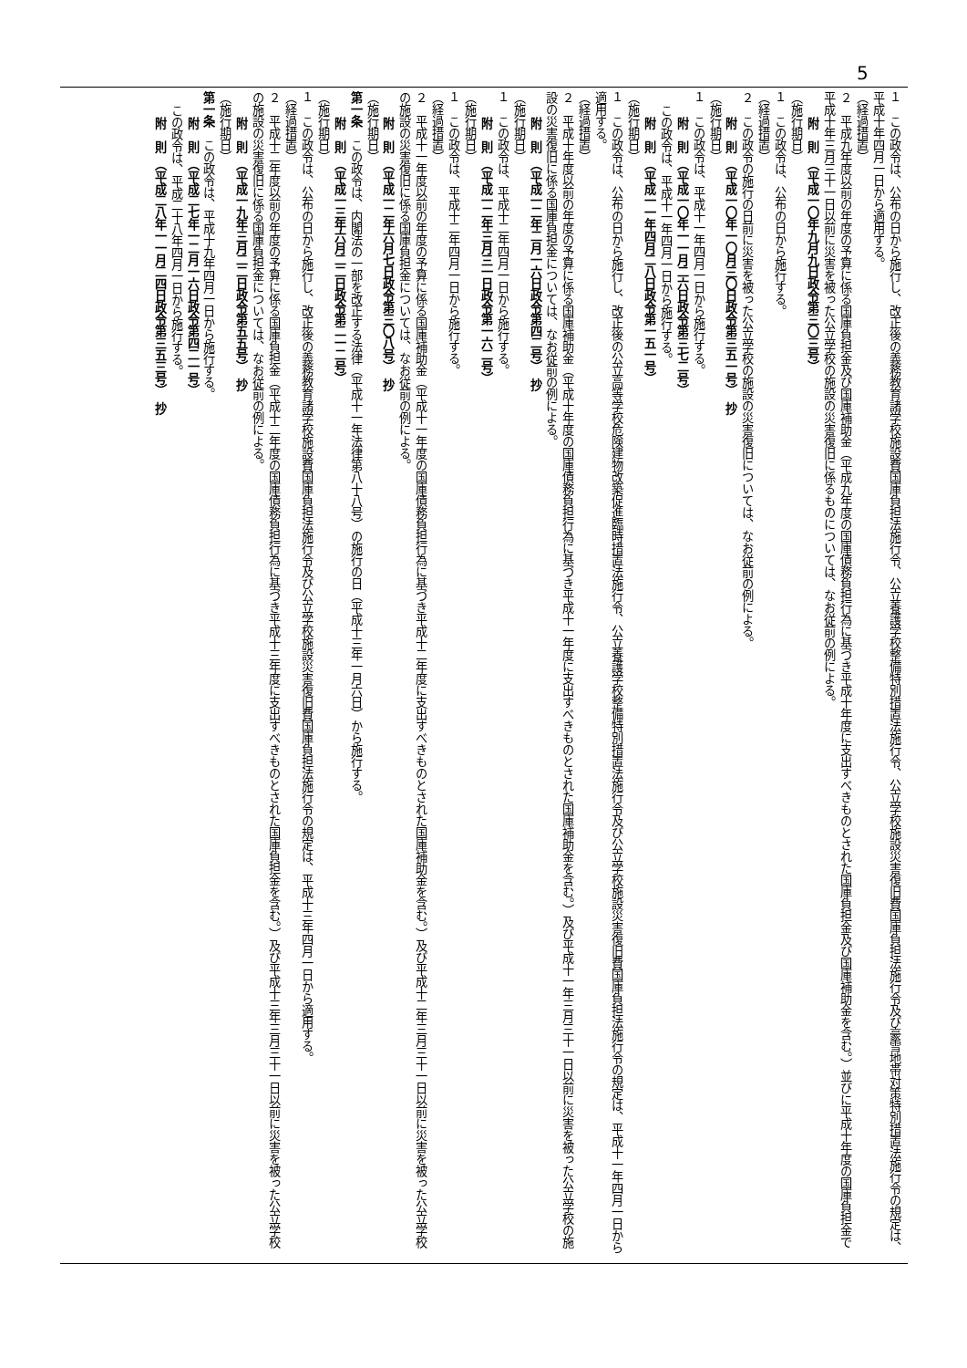5
１　この政令は、公布の日から施行し、改正後の義務教育諸学校施設費国庫負担法施行令、公立養護学校整備特別措置法施行令、公立学校施設災害復旧費国庫負担法施行令及び豪雪地帯対策特別措置法施行令の規定は、平成十年四月一日から適用する。
（経過措置）
２　平成九年度以前の年度の予算に係る国庫負担金及び国庫補助金（平成九年度の国庫債務負担行為に基づき平成十年度に支出すべきものとされた国庫負担金及び国庫補助金を含む。）並びに平成十年度の国庫負担金で平成十年三月三十一日以前に災害を被った公立学校の施設の災害復旧に係るものについては、なお従前の例による。
附　則　（平成一〇年九月九日政令第三〇三号）
（施行期日）
１　この政令は、公布の日から施行する。
（経過措置）
２　この政令の施行の日前に災害を被った公立学校の施設の災害復旧については、なお従前の例による。
附　則　（平成一〇年一〇月三〇日政令第三五一号）　抄
（施行期日）
１　この政令は、平成十一年四月一日から施行する。
附　則　（平成一〇年一一月二六日政令第三七二号）
この政令は、平成十一年四月一日から施行する。
附　則　（平成一一年四月二八日政令第一五一号）
（施行期日）
１　この政令は、公布の日から施行し、改正後の公立高等学校危険建物改築促進臨時措置法施行令、公立養護学校整備特別措置法施行令及び公立学校施設災害復旧費国庫負担法施行令の規定は、平成十一年四月一日から適用する。
（経過措置）
２　平成十年度以前の年度の予算に係る国庫補助金（平成十年度の国庫債務負担行為に基づき平成十一年度に支出すべきものとされた国庫補助金を含む。）及び平成十一年三月三十一日以前に災害を被った公立学校の施設の災害復旧に係る国庫負担金については、なお従前の例による。
附　則　（平成一二年二月一六日政令第四二号）　抄
（施行期日）
１　この政令は、平成十二年四月一日から施行する。
附　則　（平成一二年三月三一日政令第一六二号）
（施行期日）
１　この政令は、平成十二年四月一日から施行する。
（経過措置）
２　平成十一年度以前の年度の予算に係る国庫補助金（平成十一年度の国庫債務負担行為に基づき平成十二年度に支出すべきものとされた国庫補助金を含む。）及び平成十二年三月三十一日以前に災害を被った公立学校の施設の災害復旧に係る国庫負担金については、なお従前の例による。
附　則　（平成一二年六月七日政令第三〇八号）　抄
（施行期日）
第一条　この政令は、内閣法の一部を改正する法律（平成十一年法律第八十八号）の施行の日（平成十三年一月六日）から施行する。
附　則　（平成一三年六月二二日政令第二一二号）
（施行期日）
１　この政令は、公布の日から施行し、改正後の義務教育諸学校施設費国庫負担法施行令及び公立学校施設災害復旧費国庫負担法施行令の規定は、平成十三年四月一日から適用する。
（経過措置）
２　平成十二年度以前の年度の予算に係る国庫負担金（平成十二年度の国庫債務負担行為に基づき平成十三年度に支出すべきものとされた国庫負担金を含む。）及び平成十三年三月三十一日以前に災害を被った公立学校の施設の災害復旧に係る国庫負担金については、なお従前の例による。
附　則　（平成一九年三月二二日政令第五五号）　抄
（施行期日）
第一条　この政令は、平成十九年四月一日から施行する。
附　則　（平成二七年一二月一六日政令第四二一号）
この政令は、平成二十八年四月一日から施行する。
附　則　（平成二八年一一月二四日政令第三五三号）　抄